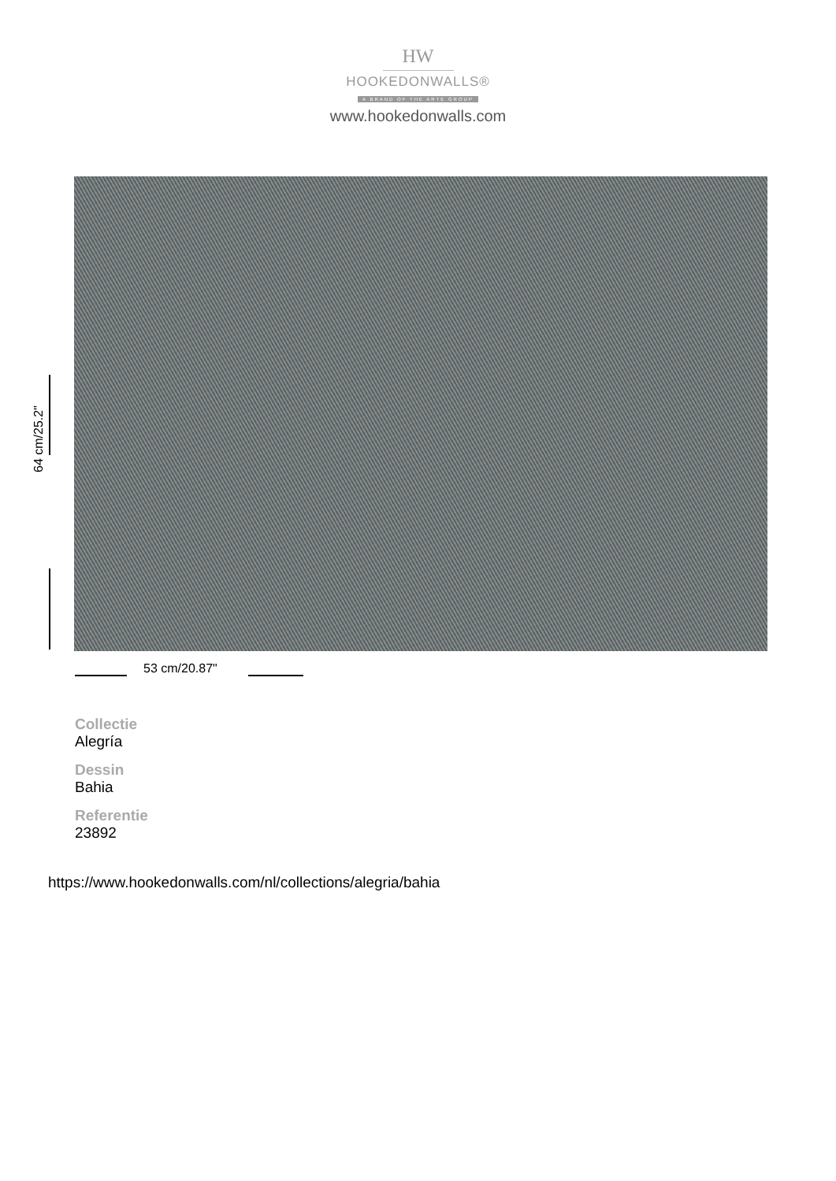HW
HOOKEDONWALLS®
A BRAND OF THE ARTE GROUP
www.hookedonwalls.com
64 cm/25.2"
53 cm/20.87"
Collectie
Alegría
Dessin
Bahia
Referentie
23892
https://www.hookedonwalls.com/nl/collections/alegria/bahia